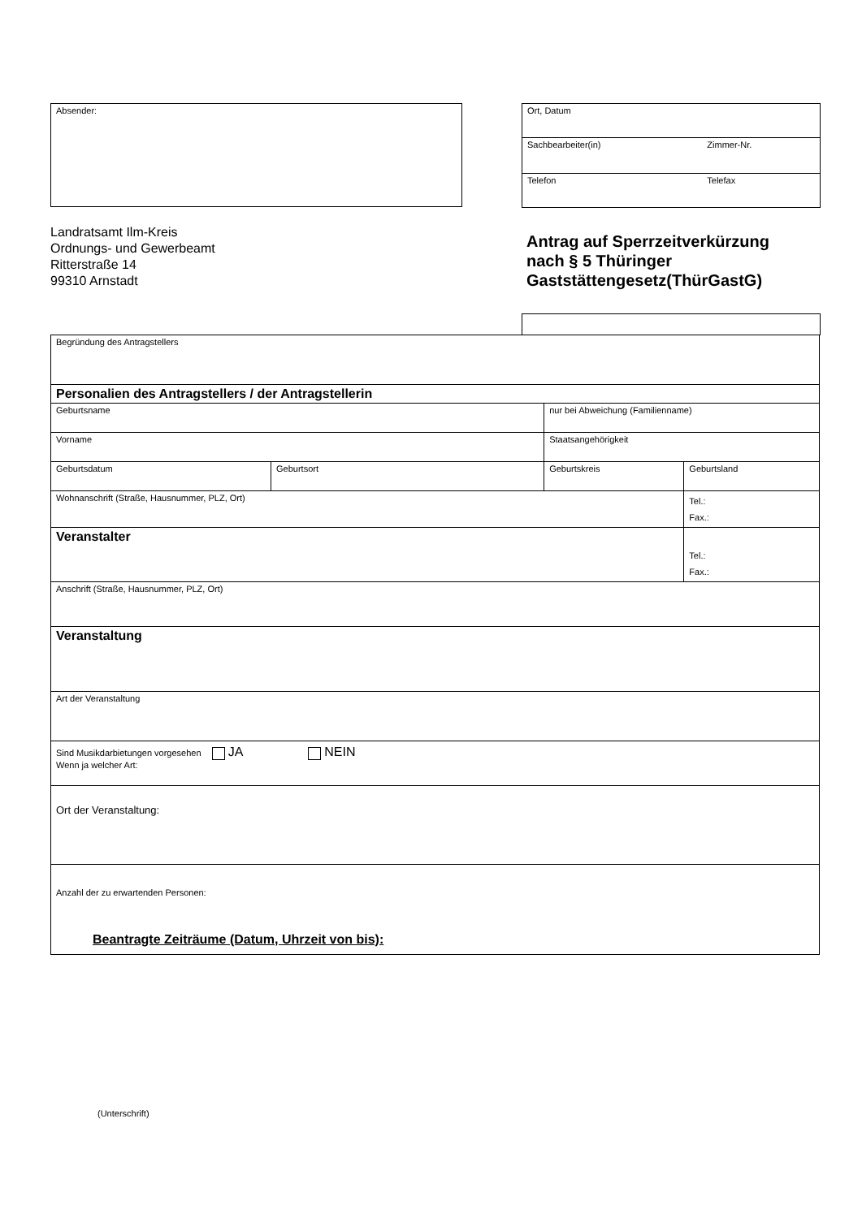Absender:
| Ort, Datum | |
| Sachbearbeiter(in) | Zimmer-Nr. |
| Telefon | Telefax |
Landratsamt Ilm-Kreis
Ordnungs- und Gewerbeamt
Ritterstraße 14
99310 Arnstadt
Antrag auf Sperrzeitverkürzung
nach § 5 Thüringer
Gaststättengesetz(ThürGastG)
| Begründung des Antragstellers | | | |
| Personalien des Antragstellers / der Antragstellerin | | | |
| Geburtsname | | nur bei Abweichung (Familienname) | |
| Vorname | | Staatsangehörigkeit | |
| Geburtsdatum | Geburtsort | Geburtskreis | Geburtsland |
| Wohnanschrift (Straße, Hausnummer, PLZ, Ort) | | | Tel.: Fax.: |
| Veranstalter | | | Tel.: Fax.: |
| Anschrift (Straße, Hausnummer, PLZ, Ort) | | | |
| Veranstaltung | | | |
| Art der Veranstaltung | | | |
| Sind Musikdarbietungen vorgesehen JA NEIN Wenn ja welcher Art: | | | |
| Ort der Veranstaltung: | | | |
| Anzahl der zu erwartenden Personen: | | | |
Beantragte Zeiträume (Datum, Uhrzeit von bis):
(Unterschrift)